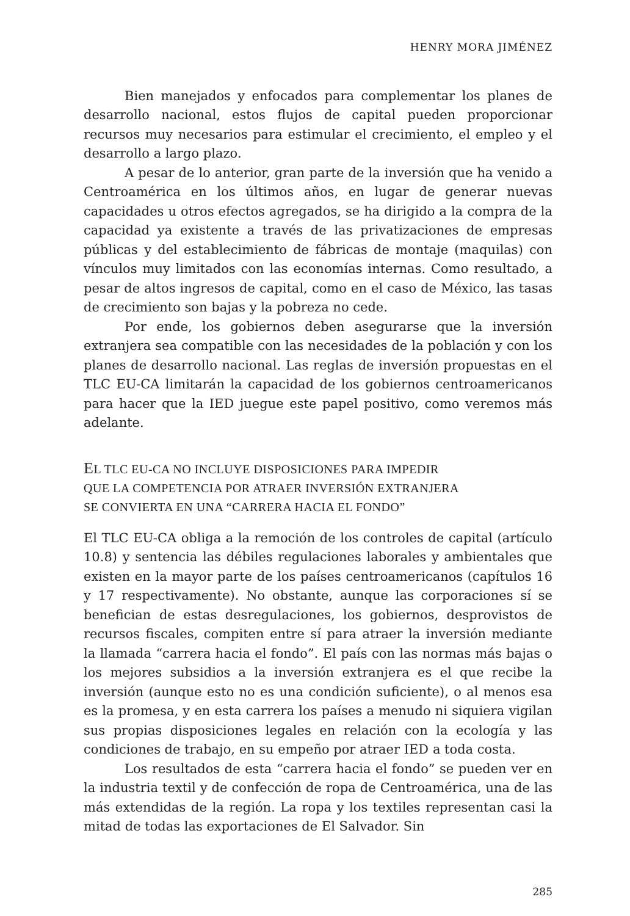HENRY MORA JIMÉNEZ
Bien manejados y enfocados para complementar los planes de desarrollo nacional, estos flujos de capital pueden proporcionar recursos muy necesarios para estimular el crecimiento, el empleo y el desarrollo a largo plazo.
A pesar de lo anterior, gran parte de la inversión que ha venido a Centroamérica en los últimos años, en lugar de generar nuevas capacidades u otros efectos agregados, se ha dirigido a la compra de la capacidad ya existente a través de las privatizaciones de empresas públicas y del establecimiento de fábricas de montaje (maquilas) con vínculos muy limitados con las economías internas. Como resultado, a pesar de altos ingresos de capital, como en el caso de México, las tasas de crecimiento son bajas y la pobreza no cede.
Por ende, los gobiernos deben asegurarse que la inversión extranjera sea compatible con las necesidades de la población y con los planes de desarrollo nacional. Las reglas de inversión propuestas en el TLC EU-CA limitarán la capacidad de los gobiernos centroamericanos para hacer que la IED juegue este papel positivo, como veremos más adelante.
EL TLC EU-CA NO INCLUYE DISPOSICIONES PARA IMPEDIR
QUE LA COMPETENCIA POR ATRAER INVERSIÓN EXTRANJERA
SE CONVIERTA EN UNA “CARRERA HACIA EL FONDO”
El TLC EU-CA obliga a la remoción de los controles de capital (artículo 10.8) y sentencia las débiles regulaciones laborales y ambientales que existen en la mayor parte de los países centroamericanos (capítulos 16 y 17 respectivamente). No obstante, aunque las corporaciones sí se benefician de estas desregulaciones, los gobiernos, desprovistos de recursos fiscales, compiten entre sí para atraer la inversión mediante la llamada “carrera hacia el fondo”. El país con las normas más bajas o los mejores subsidios a la inversión extranjera es el que recibe la inversión (aunque esto no es una condición suficiente), o al menos esa es la promesa, y en esta carrera los países a menudo ni siquiera vigilan sus propias disposiciones legales en relación con la ecología y las condiciones de trabajo, en su empeño por atraer IED a toda costa.
Los resultados de esta “carrera hacia el fondo” se pueden ver en la industria textil y de confección de ropa de Centroamérica, una de las más extendidas de la región. La ropa y los textiles representan casi la mitad de todas las exportaciones de El Salvador. Sin
285